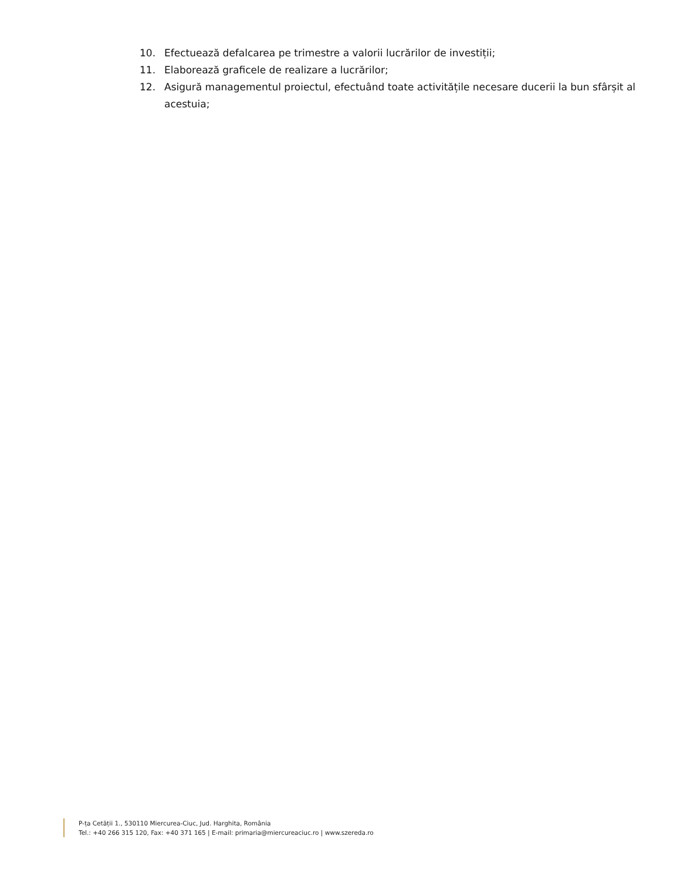10. Efectuează defalcarea pe trimestre a valorii lucrărilor de investiții;
11. Elaborează graficele de realizare a lucrărilor;
12. Asigură managementul proiectul, efectuând toate activitățile necesare ducerii la bun sfârșit al acestuia;
P-ța Cetății 1., 530110 Miercurea-Ciuc, Jud. Harghita, România
Tel.: +40 266 315 120, Fax: +40 371 165 | E-mail: primaria@miercureaciuc.ro | www.szereda.ro